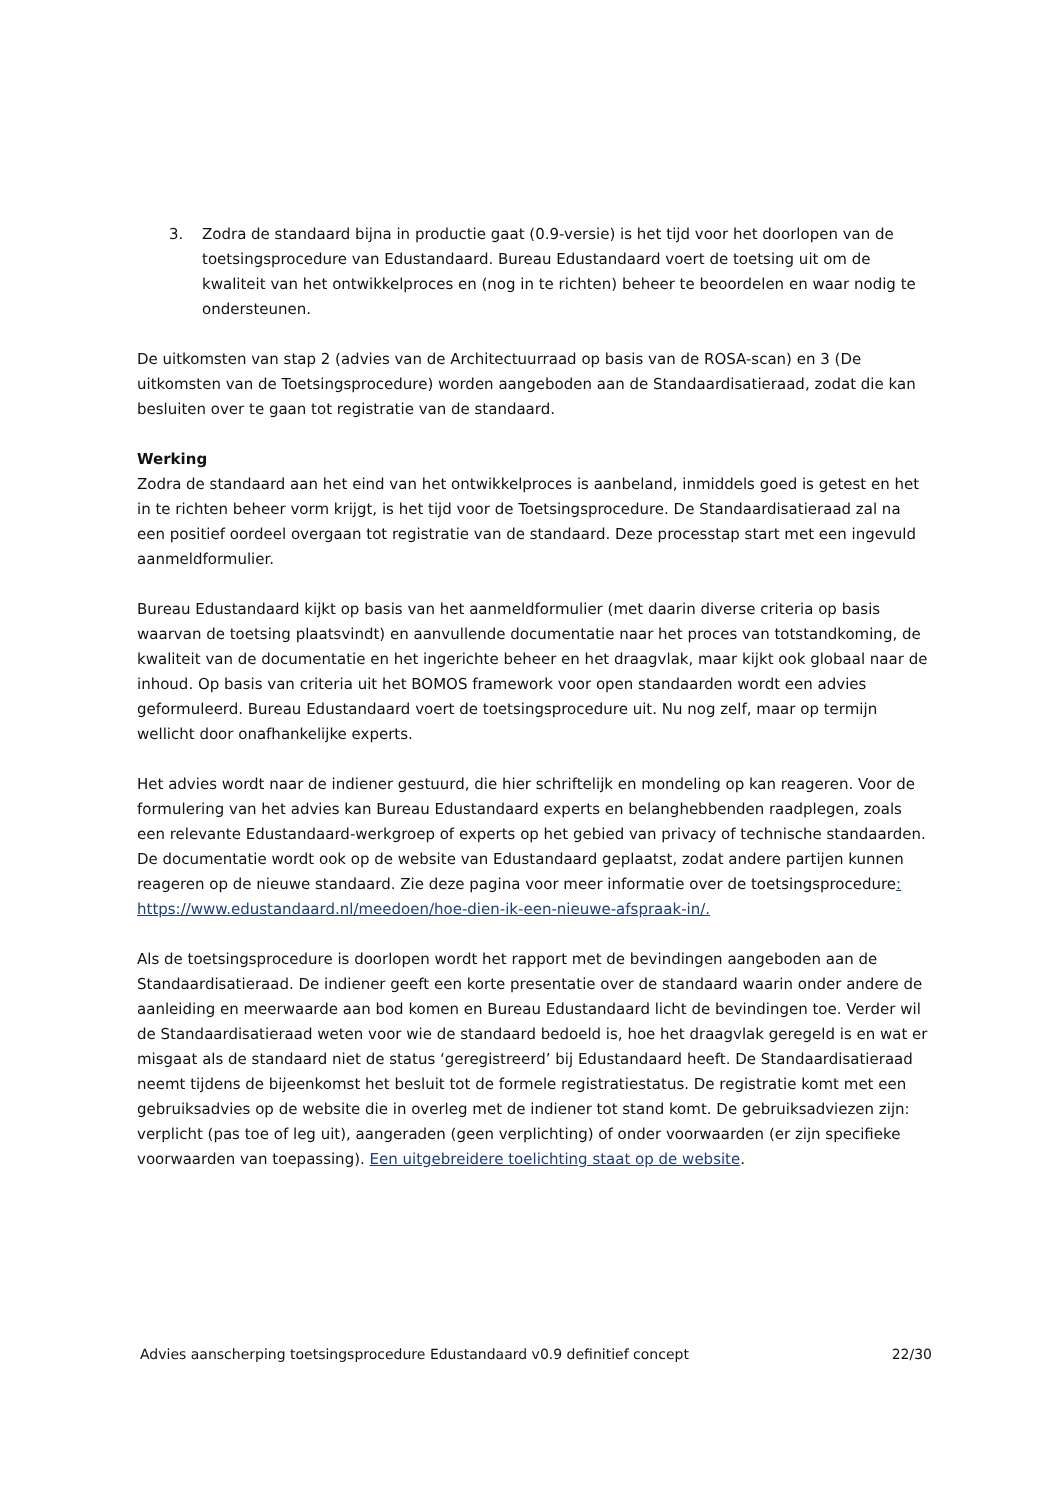3. Zodra de standaard bijna in productie gaat (0.9-versie) is het tijd voor het doorlopen van de toetsingsprocedure van Edustandaard. Bureau Edustandaard voert de toetsing uit om de kwaliteit van het ontwikkelproces en (nog in te richten) beheer te beoordelen en waar nodig te ondersteunen.
De uitkomsten van stap 2 (advies van de Architectuurraad op basis van de ROSA-scan) en 3 (De uitkomsten van de Toetsingsprocedure) worden aangeboden aan de Standaardisatieraad, zodat die kan besluiten over te gaan tot registratie van de standaard.
Werking
Zodra de standaard aan het eind van het ontwikkelproces is aanbeland, inmiddels goed is getest en het in te richten beheer vorm krijgt, is het tijd voor de Toetsingsprocedure. De Standaardisatieraad zal na een positief oordeel overgaan tot registratie van de standaard. Deze processtap start met een ingevuld aanmeldformulier.
Bureau Edustandaard kijkt op basis van het aanmeldformulier (met daarin diverse criteria op basis waarvan de toetsing plaatsvindt) en aanvullende documentatie naar het proces van totstandkoming, de kwaliteit van de documentatie en het ingerichte beheer en het draagvlak, maar kijkt ook globaal naar de inhoud. Op basis van criteria uit het BOMOS framework voor open standaarden wordt een advies geformuleerd. Bureau Edustandaard voert de toetsingsprocedure uit. Nu nog zelf, maar op termijn wellicht door onafhankelijke experts.
Het advies wordt naar de indiener gestuurd, die hier schriftelijk en mondeling op kan reageren. Voor de formulering van het advies kan Bureau Edustandaard experts en belanghebbenden raadplegen, zoals een relevante Edustandaard-werkgroep of experts op het gebied van privacy of technische standaarden. De documentatie wordt ook op de website van Edustandaard geplaatst, zodat andere partijen kunnen reageren op de nieuwe standaard. Zie deze pagina voor meer informatie over de toetsingsprocedure: https://www.edustandaard.nl/meedoen/hoe-dien-ik-een-nieuwe-afspraak-in/.
Als de toetsingsprocedure is doorlopen wordt het rapport met de bevindingen aangeboden aan de Standaardisatieraad. De indiener geeft een korte presentatie over de standaard waarin onder andere de aanleiding en meerwaarde aan bod komen en Bureau Edustandaard licht de bevindingen toe. Verder wil de Standaardisatieraad weten voor wie de standaard bedoeld is, hoe het draagvlak geregeld is en wat er misgaat als de standaard niet de status ‘geregistreerd’ bij Edustandaard heeft. De Standaardisatieraad neemt tijdens de bijeenkomst het besluit tot de formele registratiestatus. De registratie komt met een gebruiksadvies op de website die in overleg met de indiener tot stand komt. De gebruiksadviezen zijn: verplicht (pas toe of leg uit), aangeraden (geen verplichting) of onder voorwaarden (er zijn specifieke voorwaarden van toepassing). Een uitgebreidere toelichting staat op de website.
Advies aanscherping toetsingsprocedure Edustandaard v0.9 definitief concept 22/30